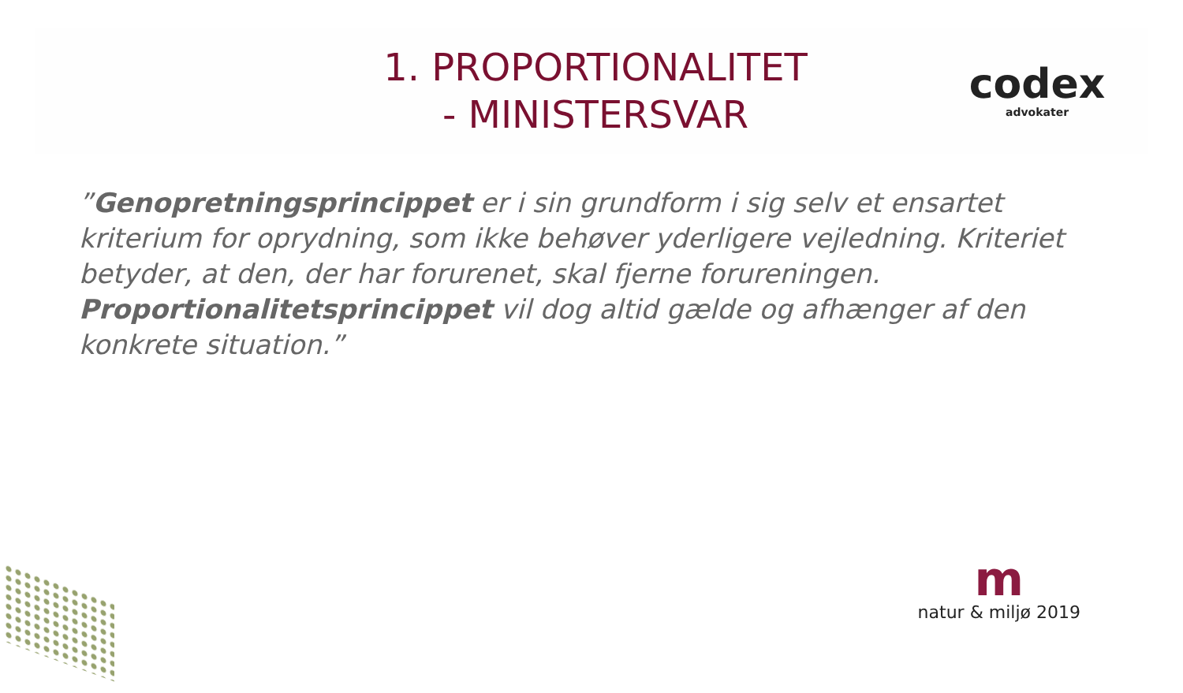1. PROPORTIONALITET
- MINISTERSVAR
codex
advokater
”Genopretningsprincippet er i sin grundform i sig selv et ensartet kriterium for oprydning, som ikke behøver yderligere vejledning. Kriteriet betyder, at den, der har forurenet, skal fjerne forureningen. Proportionalitetsprincippet vil dog altid gælde og afhænger af den konkrete situation.”
m
natur & miljø 2019